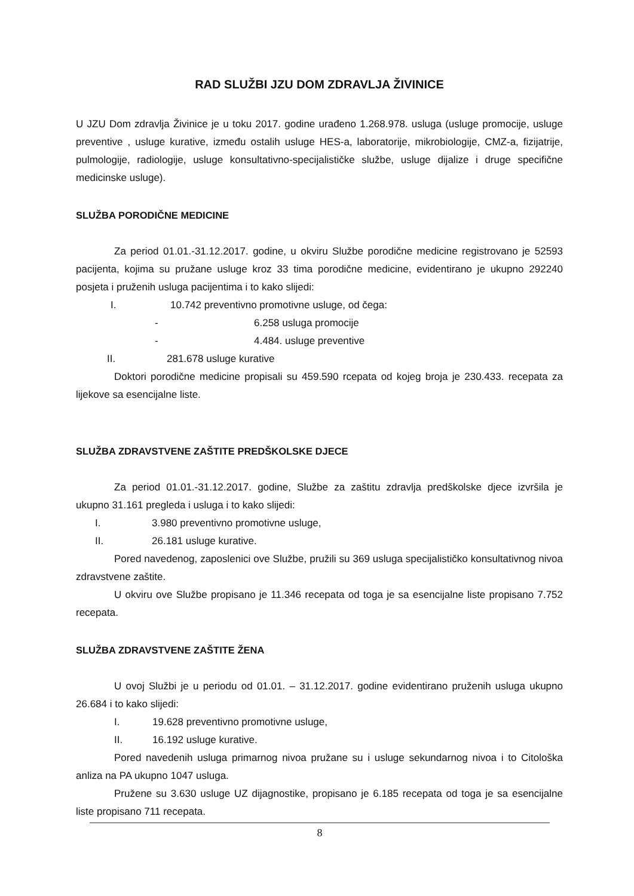RAD SLUŽBI JZU DOM ZDRAVLJA ŽIVINICE
U JZU Dom zdravlja Živinice je u toku 2017. godine urađeno 1.268.978. usluga (usluge promocije, usluge preventive , usluge kurative, između ostalih usluge HES-a, laboratorije, mikrobiologije, CMZ-a, fizijatrije, pulmologije, radiologije, usluge konsultativno-specijalističke službe, usluge dijalize i druge specifične medicinske usluge).
SLUŽBA PORODIČNE MEDICINE
Za period 01.01.-31.12.2017. godine, u okviru Službe porodične medicine registrovano je 52593 pacijenta, kojima su pružane usluge kroz 33 tima porodične medicine, evidentirano je ukupno 292240 posjeta i pruženih usluga pacijentima i to kako slijedi:
I. 10.742 preventivno promotivne usluge, od čega:
- 6.258 usluga promocije
- 4.484. usluge preventive
II. 281.678 usluge kurative
Doktori porodične medicine propisali su 459.590 rcepata od kojeg broja je 230.433. recepata za lijekove sa esencijalne liste.
SLUŽBA ZDRAVSTVENE ZAŠTITE PREDŠKOLSKE DJECE
Za period 01.01.-31.12.2017. godine, Službe za zaštitu zdravlja predškolske djece izvršila je ukupno 31.161 pregleda i usluga i to kako slijedi:
I. 3.980 preventivno promotivne usluge,
II. 26.181 usluge kurative.
Pored navedenog, zaposlenici ove Službe, pružili su 369 usluga specijalističko konsultativnog nivoa zdravstvene zaštite.
U okviru ove Službe propisano je 11.346 recepata od toga je sa esencijalne liste propisano 7.752 recepata.
SLUŽBA ZDRAVSTVENE ZAŠTITE ŽENA
U ovoj Službi je u periodu od 01.01. – 31.12.2017. godine evidentirano pruženih usluga ukupno 26.684 i to kako slijedi:
I. 19.628 preventivno promotivne usluge,
II. 16.192 usluge kurative.
Pored navedenih usluga primarnog nivoa pružane su i usluge sekundarnog nivoa i to Citološka anliza na PA ukupno 1047 usluga.
Pružene su 3.630 usluge UZ dijagnostike, propisano je 6.185 recepata od toga je sa esencijalne liste propisano 711 recepata.
8